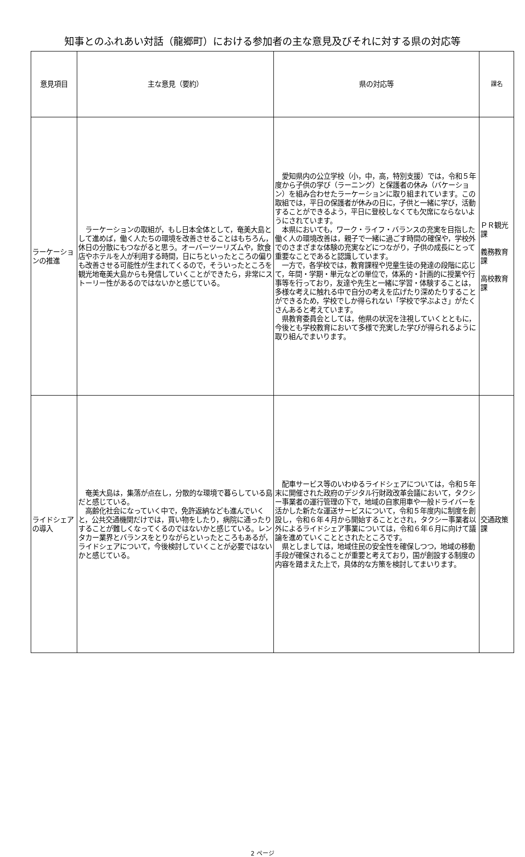知事とのふれあい対話（龍郷町）における参加者の主な意見及びそれに対する県の対応等
| 意見項目 | 主な意見（要約） | 県の対応等 | 課名 |
| --- | --- | --- | --- |
| ラーケーションの推進 | ラーケーションの取組が，もし日本全体として，奄美大島として進めば，働く人たちの環境を改善させることはもちろん，休日の分散にもつながると思う。オーバーツーリズムや，飲食店やホテルを人が利用する時間，日にちといったところの偏りも改善させる可能性が生まれてくるので，そういったところを観光地奄美大島からも発信していくことができたら，非常にストーリー性があるのではないかと感じている。 | 愛知県内の公立学校（小，中，高，特別支援）では，令和５年度から子供の学び（ラーニング）と保護者の休み（バケーション）を組み合わせたラーケーションに取り組まれています。この取組では，平日の保護者が休みの日に，子供と一緒に学び，活動することができるよう，平日に登校しなくても欠席にならないようにされています。 本県においても，ワーク・ライフ・バランスの充実を目指した働く人の環境改善は，親子で一緒に過ごす時間の確保や，学校外でのさまざまな体験の充実などにつながり，子供の成長にとって重要なことであると認識しています。 一方で，各学校では，教育課程や児童生徒の発達の段階に応じて，年間・学期・単元などの単位で，体系的・計画的に授業や行事等を行っており，友達や先生と一緒に学習・体験することは，多様な考えに触れる中で自分の考えを広げたり深めたりすることができるため，学校でしか得られない「学校で学ぶよさ」がたくさんあると考えています。 県教育委員会としては，他県の状況を注視していくとともに，今後とも学校教育において多様で充実した学びが得られるように取り組んでまいります。 | ＰＲ観光課 義務教育課 高校教育課 |
| ライドシェアの導入 | 奄美大島は，集落が点在し，分散的な環境で暮らしている島だと感じている。 高齢化社会になっていく中で，免許返納なども進んでいくと，公共交通機関だけでは，買い物をしたり，病院に通ったりすることが難しくなってくるのではないかと感じている。レンタカー業界とバランスをとりながらといったところもあるが，ライドシェアについて，今後検討していくことが必要ではないかと感じている。 | 配車サービス等のいわゆるライドシェアについては，令和５年末に開催された政府のデジタル行財政改革会議において，タクシー事業者の運行管理の下で，地域の自家用車や一般ドライバーを活かした新たな運送サービスについて，令和５年度内に制度を創設し，令和６年４月から開始することとされ，タクシー事業者以外によるライドシェア事業については，令和６年６月に向けて議論を進めていくこととされたところです。 県としましては，地域住民の安全性を確保しつつ，地域の移動手段が確保されることが重要と考えており，国が創設する制度の内容を踏まえた上で，具体的な方策を検討してまいります。 | 交通政策課 |
2 ページ